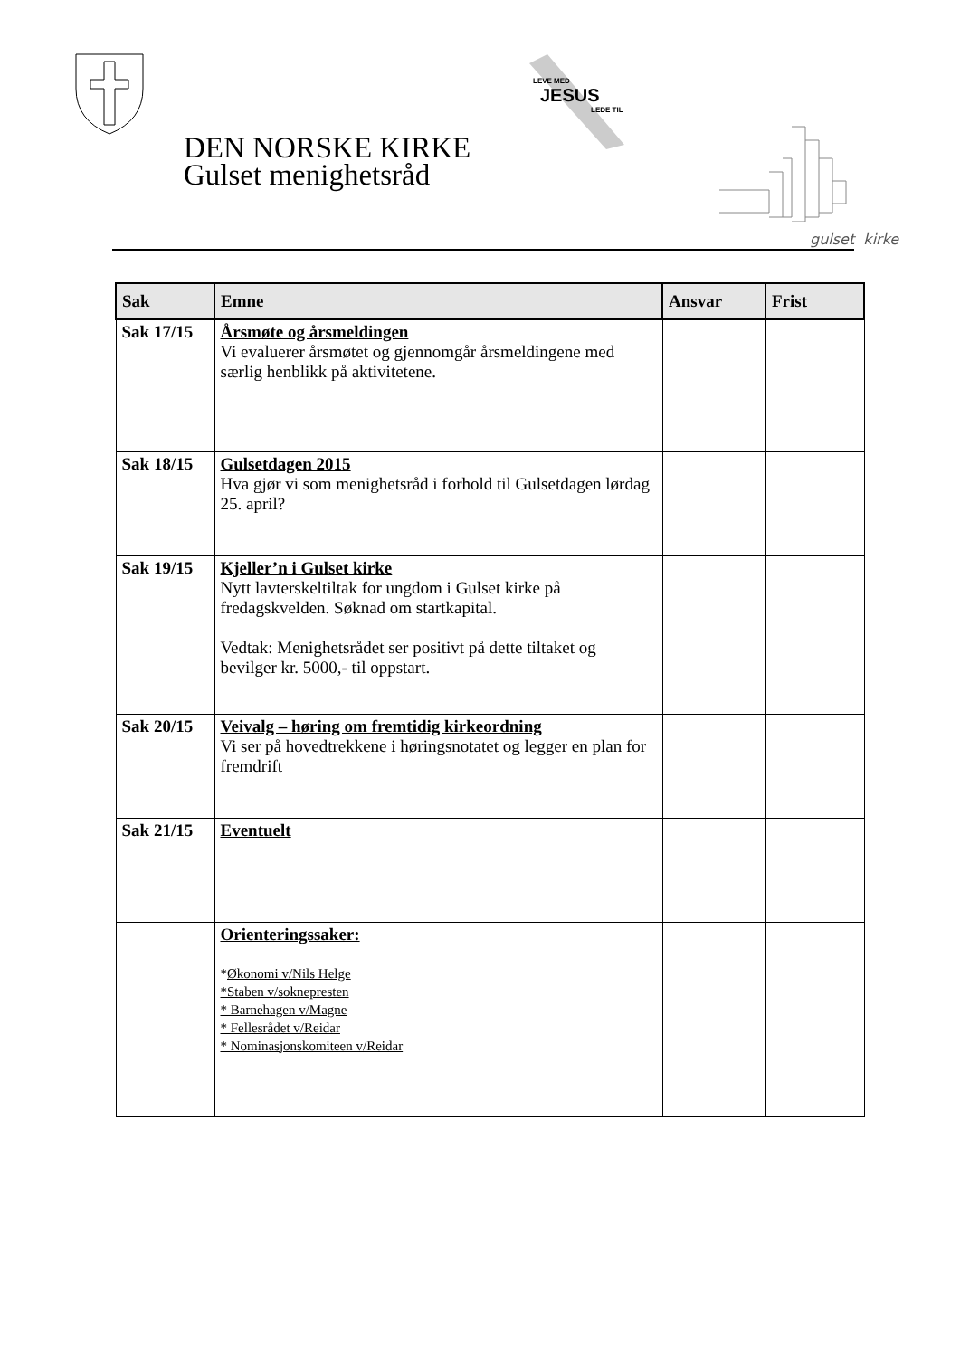LEVE MED
JESUS
LEDE TIL
gulset kirke
DEN NORSKE KIRKE
Gulset menighetsråd
| Sak | Emne | Ansvar | Frist |
| --- | --- | --- | --- |
| Sak 17/15 | Årsmøte og årsmeldingen Vi evaluerer årsmøtet og gjennomgår årsmeldingene med særlig henblikk på aktivitetene. | | |
| Sak 18/15 | Gulsetdagen 2015 Hva gjør vi som menighetsråd i forhold til Gulsetdagen lørdag 25. april? | | |
| Sak 19/15 | Kjeller’n i Gulset kirke Nytt lavterskeltiltak for ungdom i Gulset kirke på fredagskvelden. Søknad om startkapital. Vedtak: Menighetsrådet ser positivt på dette tiltaket og bevilger kr. 5000,- til oppstart. | | |
| Sak 20/15 | Veivalg – høring om fremtidig kirkeordning Vi ser på hovedtrekkene i høringsnotatet og legger en plan for fremdrift | | |
| Sak 21/15 | Eventuelt | | |
| | Orienteringssaker: * Økonomi v/Nils Helge *Staben v/soknepresten * Barnehagen v/Magne * Fellesrådet v/Reidar * Nominasjonskomiteen v/Reidar | | |